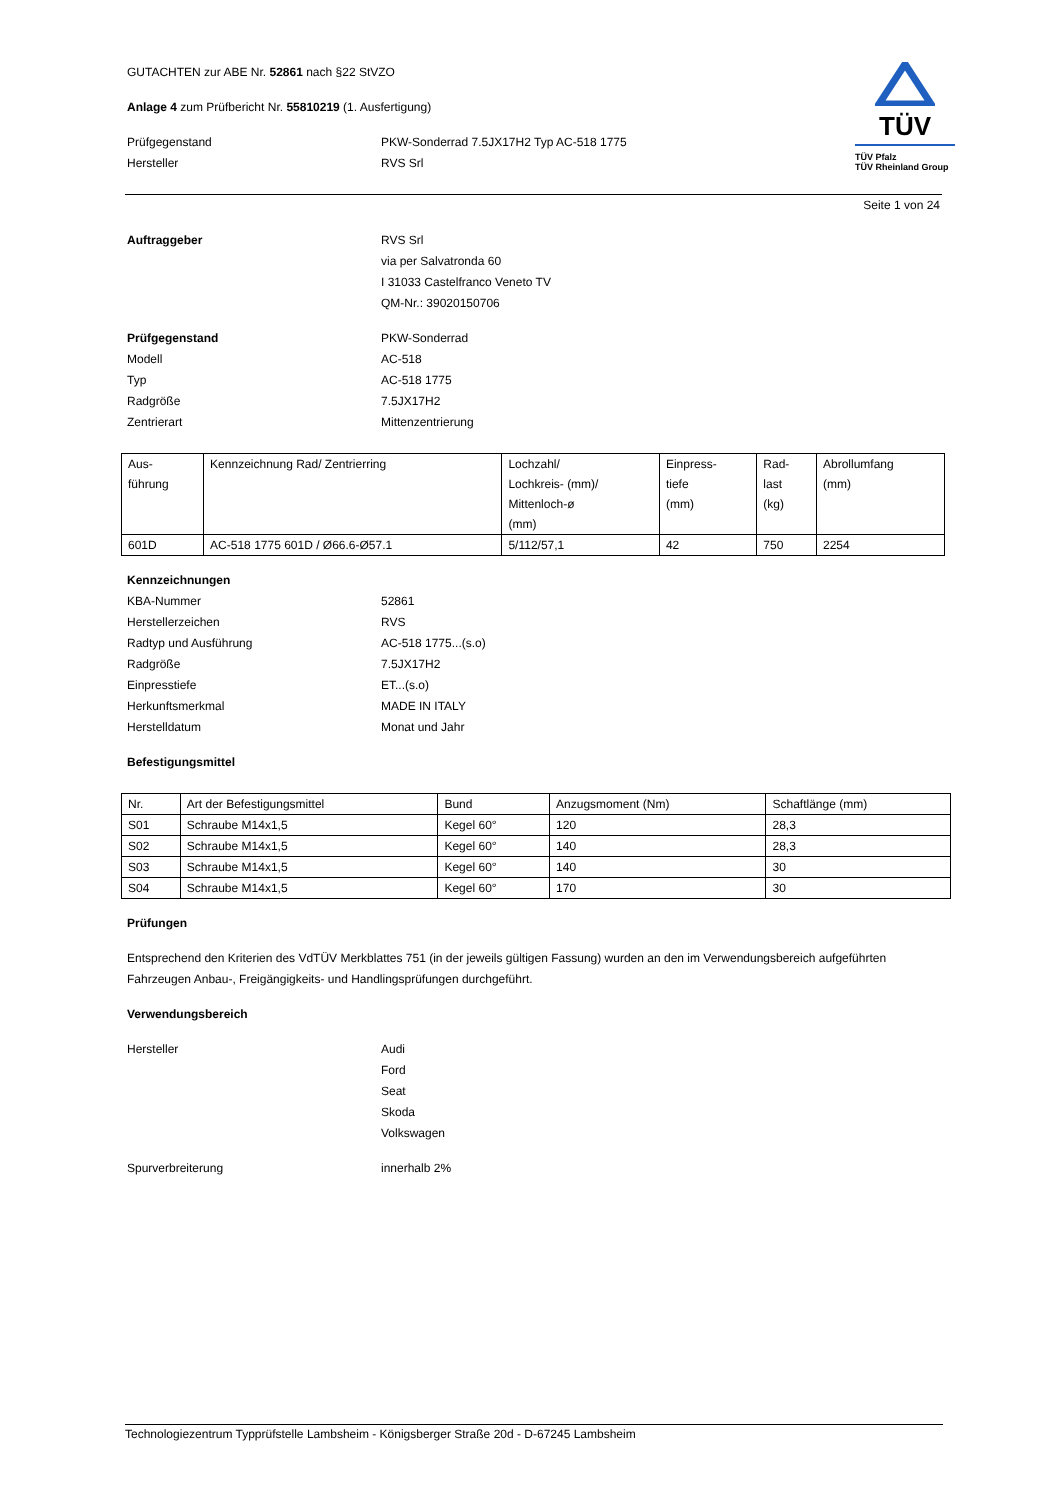TÜV
TÜV Pfalz
TÜV Rheinland Group
GUTACHTEN zur ABE Nr. 52861 nach §22 StVZO
Anlage 4 zum Prüfbericht Nr. 55810219 (1. Ausfertigung)
Prüfgegenstand PKW-Sonderrad 7.5JX17H2 Typ AC-518 1775
Hersteller RVS Srl
Seite 1 von 24
Auftraggeber RVS Srl
via per Salvatronda 60
I 31033 Castelfranco Veneto TV
QM-Nr.: 39020150706
Prüfgegenstand PKW-Sonderrad
Modell AC-518
Typ AC-518 1775
Radgröße 7.5JX17H2
Zentrierart Mittenzentrierung
| Aus- führung | Kennzeichnung Rad/ Zentrierring | Lochzahl/ Lochkreis- (mm)/ Mittenloch-ø (mm) | Einpress- tiefe (mm) | Rad- last (kg) | Abrollumfang (mm) |
| --- | --- | --- | --- | --- | --- |
| 601D | AC-518 1775 601D / Ø66.6-Ø57.1 | 5/112/57,1 | 42 | 750 | 2254 |
Kennzeichnungen
KBA-Nummer 52861
Herstellerzeichen RVS
Radtyp und Ausführung AC-518 1775...(s.o)
Radgröße 7.5JX17H2
Einpresstiefe ET...(s.o)
Herkunftsmerkmal MADE IN ITALY
Herstelldatum Monat und Jahr
Befestigungsmittel
| Nr. | Art der Befestigungsmittel | Bund | Anzugsmoment (Nm) | Schaftlänge (mm) |
| --- | --- | --- | --- | --- |
| S01 | Schraube M14x1,5 | Kegel 60° | 120 | 28,3 |
| S02 | Schraube M14x1,5 | Kegel 60° | 140 | 28,3 |
| S03 | Schraube M14x1,5 | Kegel 60° | 140 | 30 |
| S04 | Schraube M14x1,5 | Kegel 60° | 170 | 30 |
Prüfungen
Entsprechend den Kriterien des VdTÜV Merkblattes 751 (in der jeweils gültigen Fassung) wurden an den im Verwendungsbereich aufgeführten Fahrzeugen Anbau-, Freigängigkeits- und Handlingsprüfungen durchgeführt.
Verwendungsbereich
Hersteller Audi
Ford
Seat
Skoda
Volkswagen
Spurverbreiterung innerhalb 2%
Technologiezentrum Typprüfstelle Lambsheim - Königsberger Straße 20d - D-67245 Lambsheim